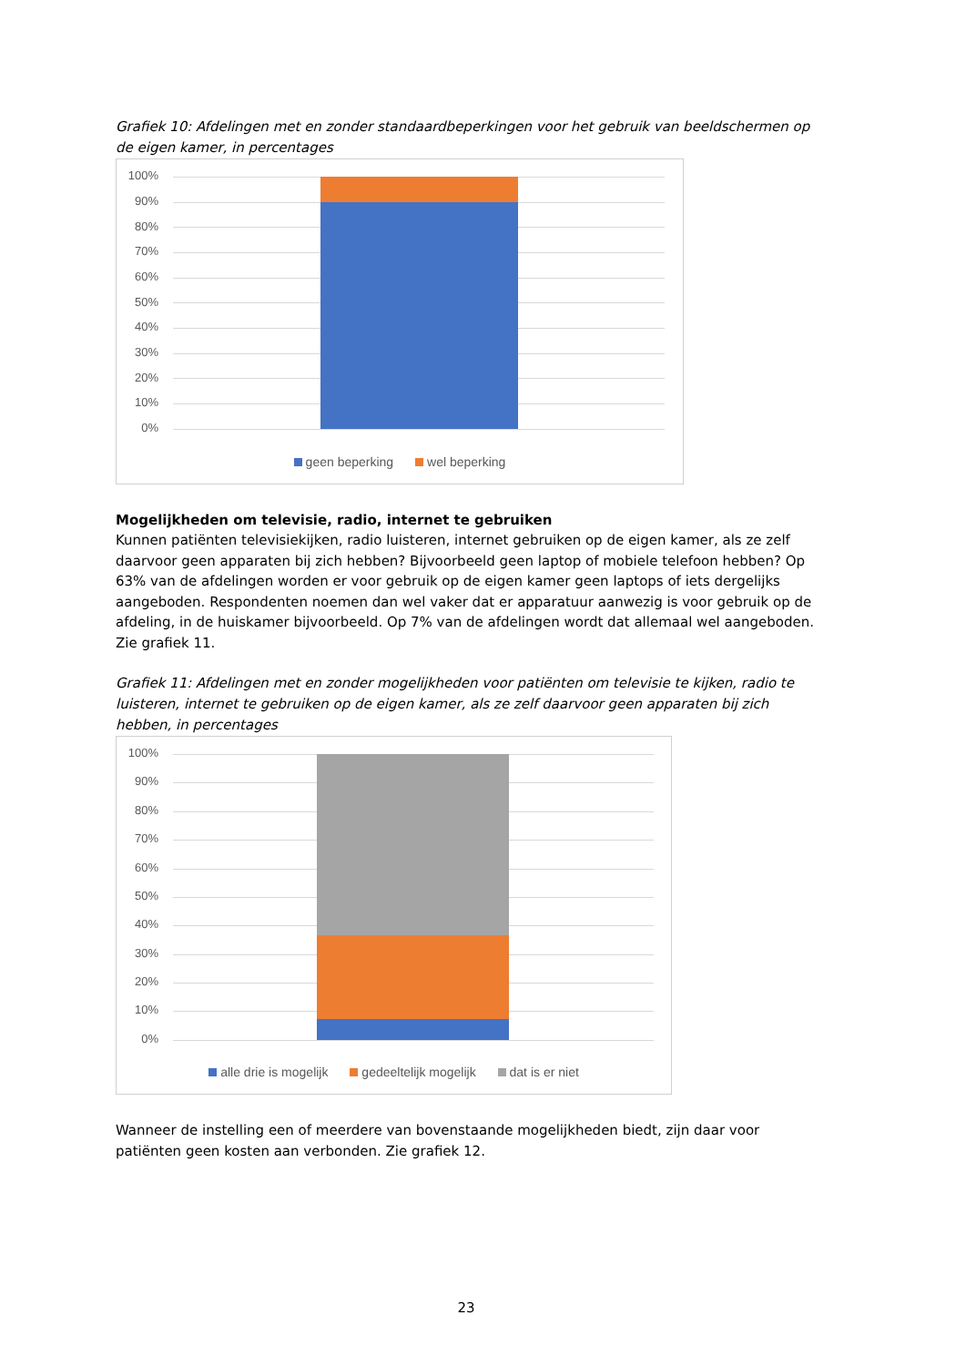Grafiek 10: Afdelingen met en zonder standaardbeperkingen voor het gebruik van beeldschermen op de eigen kamer, in percentages
100%
90%
80%
70%
60%
50%
40%
30%
20%
10%
0%
geen beperking wel beperking
Mogelijkheden om televisie, radio, internet te gebruiken
Kunnen patiënten televisiekijken, radio luisteren, internet gebruiken op de eigen kamer, als ze zelf daarvoor geen apparaten bij zich hebben? Bijvoorbeeld geen laptop of mobiele telefoon hebben? Op 63% van de afdelingen worden er voor gebruik op de eigen kamer geen laptops of iets dergelijks aangeboden. Respondenten noemen dan wel vaker dat er apparatuur aanwezig is voor gebruik op de afdeling, in de huiskamer bijvoorbeeld. Op 7% van de afdelingen wordt dat allemaal wel aangeboden. Zie grafiek 11.
Grafiek 11: Afdelingen met en zonder mogelijkheden voor patiënten om televisie te kijken, radio te luisteren, internet te gebruiken op de eigen kamer, als ze zelf daarvoor geen apparaten bij zich hebben, in percentages
100%
90%
80%
70%
60%
50%
40%
30%
20%
10%
0%
alle drie is mogelijk gedeeltelijk mogelijk dat is er niet
Wanneer de instelling een of meerdere van bovenstaande mogelijkheden biedt, zijn daar voor patiënten geen kosten aan verbonden. Zie grafiek 12.
23